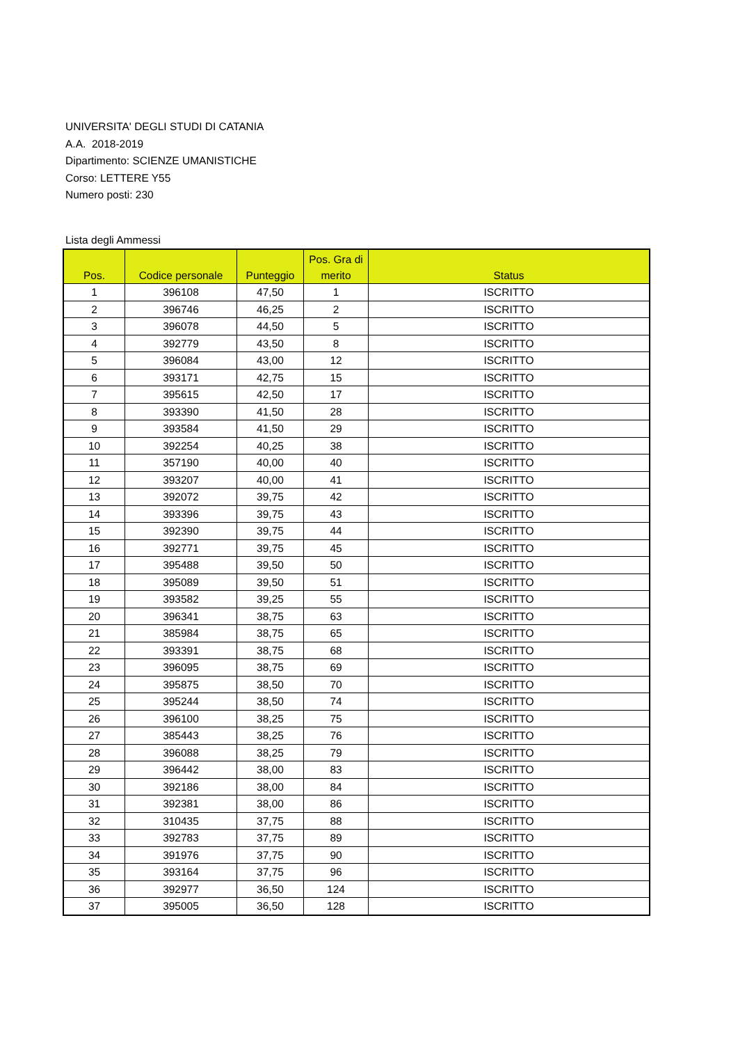UNIVERSITA' DEGLI STUDI DI CATANIA
A.A. 2018-2019
Dipartimento: SCIENZE UMANISTICHE
Corso: LETTERE Y55
Numero posti: 230
Lista degli Ammessi
| Pos. | Codice personale | Punteggio | Pos. Gra di merito | Status |
| --- | --- | --- | --- | --- |
| 1 | 396108 | 47,50 | 1 | ISCRITTO |
| 2 | 396746 | 46,25 | 2 | ISCRITTO |
| 3 | 396078 | 44,50 | 5 | ISCRITTO |
| 4 | 392779 | 43,50 | 8 | ISCRITTO |
| 5 | 396084 | 43,00 | 12 | ISCRITTO |
| 6 | 393171 | 42,75 | 15 | ISCRITTO |
| 7 | 395615 | 42,50 | 17 | ISCRITTO |
| 8 | 393390 | 41,50 | 28 | ISCRITTO |
| 9 | 393584 | 41,50 | 29 | ISCRITTO |
| 10 | 392254 | 40,25 | 38 | ISCRITTO |
| 11 | 357190 | 40,00 | 40 | ISCRITTO |
| 12 | 393207 | 40,00 | 41 | ISCRITTO |
| 13 | 392072 | 39,75 | 42 | ISCRITTO |
| 14 | 393396 | 39,75 | 43 | ISCRITTO |
| 15 | 392390 | 39,75 | 44 | ISCRITTO |
| 16 | 392771 | 39,75 | 45 | ISCRITTO |
| 17 | 395488 | 39,50 | 50 | ISCRITTO |
| 18 | 395089 | 39,50 | 51 | ISCRITTO |
| 19 | 393582 | 39,25 | 55 | ISCRITTO |
| 20 | 396341 | 38,75 | 63 | ISCRITTO |
| 21 | 385984 | 38,75 | 65 | ISCRITTO |
| 22 | 393391 | 38,75 | 68 | ISCRITTO |
| 23 | 396095 | 38,75 | 69 | ISCRITTO |
| 24 | 395875 | 38,50 | 70 | ISCRITTO |
| 25 | 395244 | 38,50 | 74 | ISCRITTO |
| 26 | 396100 | 38,25 | 75 | ISCRITTO |
| 27 | 385443 | 38,25 | 76 | ISCRITTO |
| 28 | 396088 | 38,25 | 79 | ISCRITTO |
| 29 | 396442 | 38,00 | 83 | ISCRITTO |
| 30 | 392186 | 38,00 | 84 | ISCRITTO |
| 31 | 392381 | 38,00 | 86 | ISCRITTO |
| 32 | 310435 | 37,75 | 88 | ISCRITTO |
| 33 | 392783 | 37,75 | 89 | ISCRITTO |
| 34 | 391976 | 37,75 | 90 | ISCRITTO |
| 35 | 393164 | 37,75 | 96 | ISCRITTO |
| 36 | 392977 | 36,50 | 124 | ISCRITTO |
| 37 | 395005 | 36,50 | 128 | ISCRITTO |